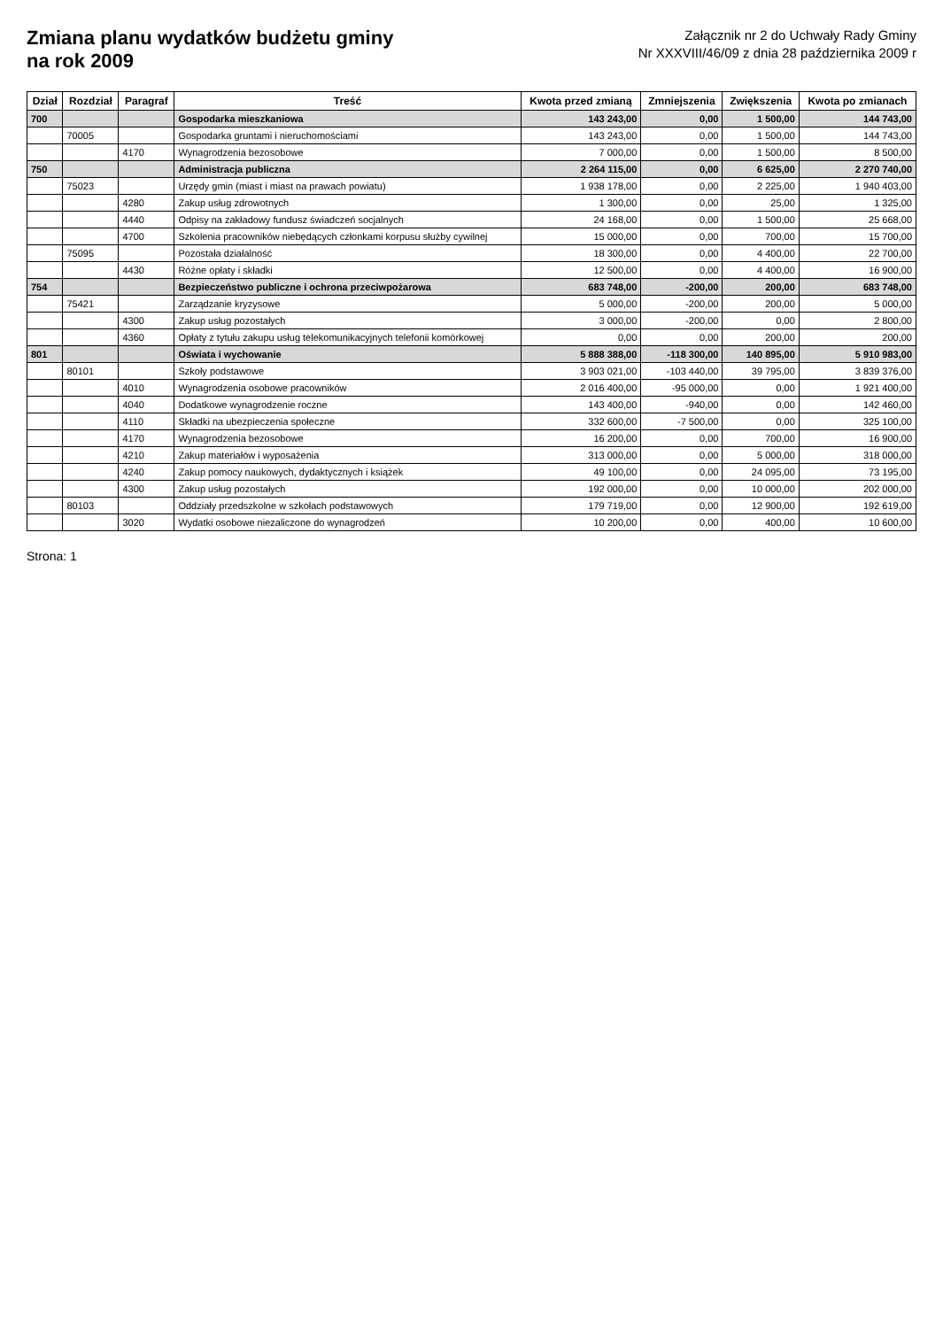Zmiana planu wydatków budżetu gminy
na rok 2009
Załącznik nr 2 do Uchwały Rady Gminy
Nr XXXVIII/46/09 z dnia 28 października 2009 r
| Dział | Rozdział | Paragraf | Treść | Kwota przed zmianą | Zmniejszenia | Zwiększenia | Kwota po zmianach |
| --- | --- | --- | --- | --- | --- | --- | --- |
| 700 | | | Gospodarka mieszkaniowa | 143 243,00 | 0,00 | 1 500,00 | 144 743,00 |
| | 70005 | | Gospodarka gruntami i nieruchomościami | 143 243,00 | 0,00 | 1 500,00 | 144 743,00 |
| | | 4170 | Wynagrodzenia bezosobowe | 7 000,00 | 0,00 | 1 500,00 | 8 500,00 |
| 750 | | | Administracja publiczna | 2 264 115,00 | 0,00 | 6 625,00 | 2 270 740,00 |
| | 75023 | | Urzędy gmin (miast i miast na prawach powiatu) | 1 938 178,00 | 0,00 | 2 225,00 | 1 940 403,00 |
| | | 4280 | Zakup usług zdrowotnych | 1 300,00 | 0,00 | 25,00 | 1 325,00 |
| | | 4440 | Odpisy na zakładowy fundusz świadczeń socjalnych | 24 168,00 | 0,00 | 1 500,00 | 25 668,00 |
| | | 4700 | Szkolenia pracowników niebędących członkami korpusu służby cywilnej | 15 000,00 | 0,00 | 700,00 | 15 700,00 |
| | 75095 | | Pozostała działalność | 18 300,00 | 0,00 | 4 400,00 | 22 700,00 |
| | | 4430 | Różne opłaty i składki | 12 500,00 | 0,00 | 4 400,00 | 16 900,00 |
| 754 | | | Bezpieczeństwo publiczne i ochrona przeciwpożarowa | 683 748,00 | -200,00 | 200,00 | 683 748,00 |
| | 75421 | | Zarządzanie kryzysowe | 5 000,00 | -200,00 | 200,00 | 5 000,00 |
| | | 4300 | Zakup usług pozostałych | 3 000,00 | -200,00 | 0,00 | 2 800,00 |
| | | 4360 | Opłaty z tytułu zakupu usług telekomunikacyjnych telefonii komórkowej | 0,00 | 0,00 | 200,00 | 200,00 |
| 801 | | | Oświata i wychowanie | 5 888 388,00 | -118 300,00 | 140 895,00 | 5 910 983,00 |
| | 80101 | | Szkoły podstawowe | 3 903 021,00 | -103 440,00 | 39 795,00 | 3 839 376,00 |
| | | 4010 | Wynagrodzenia osobowe pracowników | 2 016 400,00 | -95 000,00 | 0,00 | 1 921 400,00 |
| | | 4040 | Dodatkowe wynagrodzenie roczne | 143 400,00 | -940,00 | 0,00 | 142 460,00 |
| | | 4110 | Składki na ubezpieczenia społeczne | 332 600,00 | -7 500,00 | 0,00 | 325 100,00 |
| | | 4170 | Wynagrodzenia bezosobowe | 16 200,00 | 0,00 | 700,00 | 16 900,00 |
| | | 4210 | Zakup materiałów i wyposażenia | 313 000,00 | 0,00 | 5 000,00 | 318 000,00 |
| | | 4240 | Zakup pomocy naukowych, dydaktycznych i książek | 49 100,00 | 0,00 | 24 095,00 | 73 195,00 |
| | | 4300 | Zakup usług pozostałych | 192 000,00 | 0,00 | 10 000,00 | 202 000,00 |
| | 80103 | | Oddziały przedszkolne w szkołach podstawowych | 179 719,00 | 0,00 | 12 900,00 | 192 619,00 |
| | | 3020 | Wydatki osobowe niezaliczone do wynagrodzeń | 10 200,00 | 0,00 | 400,00 | 10 600,00 |
Strona: 1